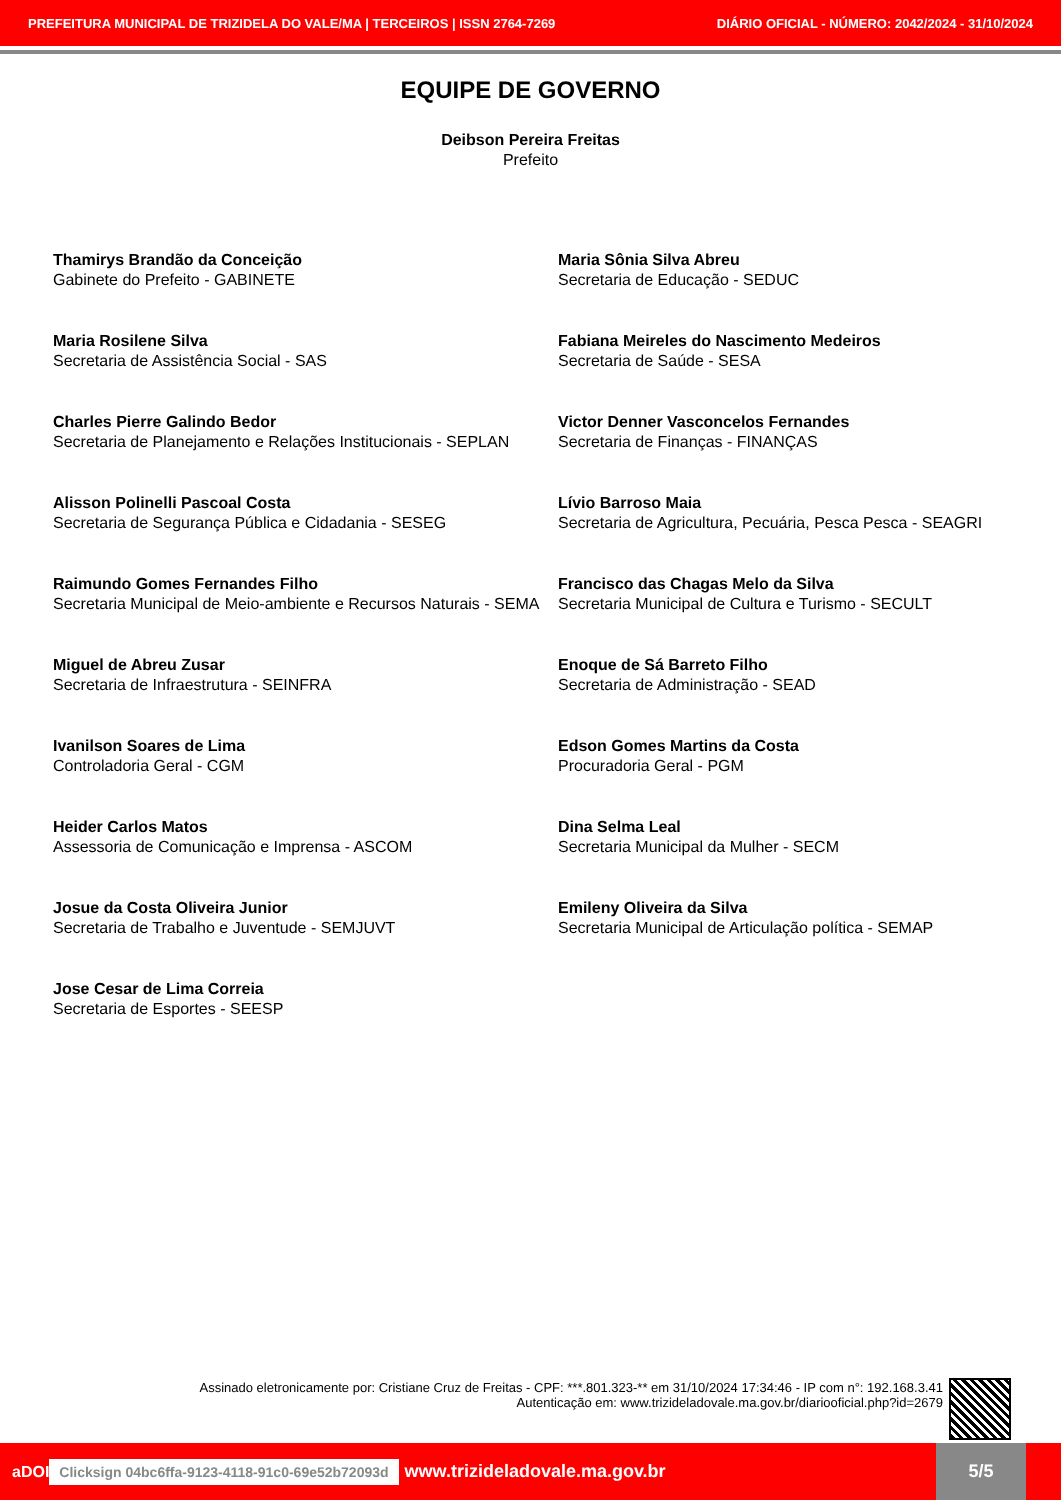PREFEITURA MUNICIPAL DE TRIZIDELA DO VALE/MA | TERCEIROS | ISSN 2764-7269 DIÁRIO OFICIAL - NÚMERO: 2042/2024 - 31/10/2024
EQUIPE DE GOVERNO
Deibson Pereira Freitas
Prefeito
Thamirys Brandão da Conceição
Gabinete do Prefeito - GABINETE
Maria Sônia Silva Abreu
Secretaria de Educação - SEDUC
Maria Rosilene Silva
Secretaria de Assistência Social - SAS
Fabiana Meireles do Nascimento Medeiros
Secretaria de Saúde - SESA
Charles Pierre Galindo Bedor
Secretaria de Planejamento e Relações Institucionais - SEPLAN
Victor Denner Vasconcelos Fernandes
Secretaria de Finanças - FINANÇAS
Alisson Polinelli Pascoal Costa
Secretaria de Segurança Pública e Cidadania - SESEG
Lívio Barroso Maia
Secretaria de Agricultura, Pecuária, Pesca Pesca - SEAGRI
Raimundo Gomes Fernandes Filho
Secretaria Municipal de Meio-ambiente e Recursos Naturais - SEMA
Francisco das Chagas Melo da Silva
Secretaria Municipal de Cultura e Turismo - SECULT
Miguel de Abreu Zusar
Secretaria de Infraestrutura - SEINFRA
Enoque de Sá Barreto Filho
Secretaria de Administração - SEAD
Ivanilson Soares de Lima
Controladoria Geral - CGM
Edson Gomes Martins da Costa
Procuradoria Geral - PGM
Heider Carlos Matos
Assessoria de Comunicação e Imprensa - ASCOM
Dina Selma Leal
Secretaria Municipal da Mulher - SECM
Josue da Costa Oliveira Junior
Secretaria de Trabalho e Juventude - SEMJUVT
Emileny Oliveira da Silva
Secretaria Municipal de Articulação política - SEMAP
Jose Cesar de Lima Correia
Secretaria de Esportes - SEESP
Assinado eletronicamente por: Cristiane Cruz de Freitas - CPF: ***.801.323-** em 31/10/2024 17:34:46 - IP com n°: 192.168.3.41
Autenticação em: www.trizideladovale.ma.gov.br/diariooficial.php?id=2679
aDOI Clicksign 04bc6ffa-9123-4118-91c0-69e52b72093d www.trizideladovale.ma.gov.br
5/5